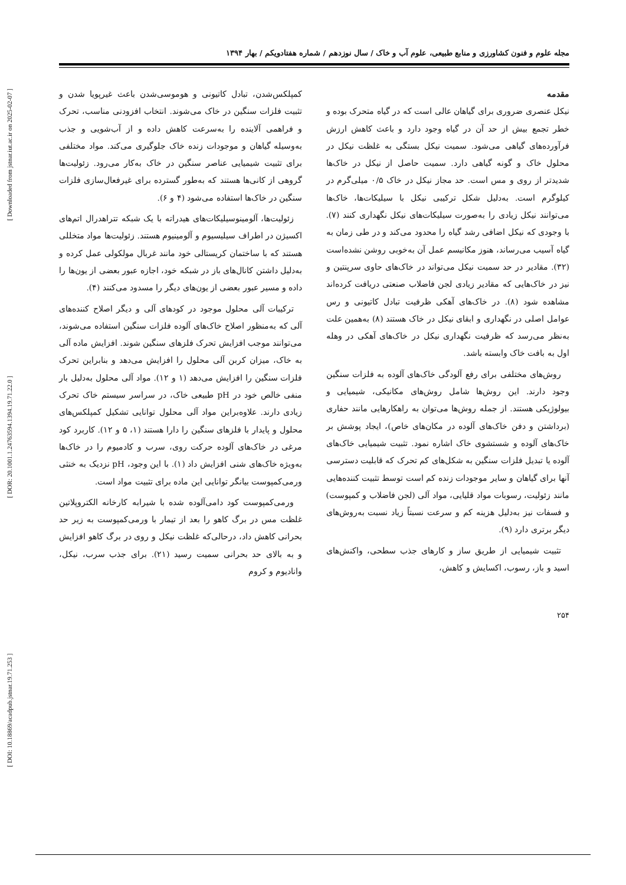[ DOI: 10.18869/acadpub.jstnar.19.71.253 ] [ DOR: 20.1001.1.24763594.1394.19.71.22.0 ] [ Downloaded from jstnar.iut.ac.ir on 2025-02-07 ]
مجله علوم و فنون کشاورزی و منابع طبیعی، علوم آب و خاک / سال نوزدهم / شماره هفتادویکم / بهار ۱۳۹۴
مقدمه
نیکل عنصری ضروری برای گیاهان عالی است که در گیاه متحرک بوده و خطر تجمع بیش از حد آن در گیاه وجود دارد و باعث کاهش ارزش فرآورده‌های گیاهی می‌شود. سمیت نیکل بستگی به غلظت نیکل در محلول خاک و گونه گیاهی دارد. سمیت حاصل از نیکل در خاک‌ها شدیدتر از روی و مس است. حد مجاز نیکل در خاک ۰/۵ میلی‌گرم در کیلوگرم است. به‌دلیل شکل ترکیبی نیکل با سیلیکات‌ها، خاک‌ها می‌توانند نیکل زیادی را به‌صورت سیلیکات‌های نیکل نگهداری کنند (۷). با وجودی که نیکل اضافی رشد گیاه را محدود می‌کند و در طی زمان به گیاه آسیب می‌رساند، هنوز مکانیسم عمل آن به‌خوبی روشن نشده‌است (۳۲). مقادیر در حد سمیت نیکل می‌تواند در خاک‌های حاوی سرپنتین و نیز در خاک‌هایی که مقادیر زیادی لجن فاضلاب صنعتی دریافت کرده‌اند مشاهده شود (۸). در خاک‌های آهکی ظرفیت تبادل کاتیونی و رس عوامل اصلی در نگهداری و ابقای نیکل در خاک هستند (۸) به‌همین علت به‌نظر می‌رسد که ظرفیت نگهداری نیکل در خاک‌های آهکی در وهله اول به بافت خاک وابسته باشد.
روش‌های مختلفی برای رفع آلودگی خاک‌های آلوده به فلزات سنگین وجود دارند. این روش‌ها شامل روش‌های مکانیکی، شیمیایی و بیولوژیکی هستند. از جمله روش‌ها می‌توان به راهکارهایی مانند حفاری (برداشتن و دفن خاک‌های آلوده در مکان‌های خاص)، ایجاد پوشش بر خاک‌های آلوده و شستشوی خاک اشاره نمود. تثبیت شیمیایی خاک‌های آلوده یا تبدیل فلزات سنگین به شکل‌های کم تحرک که قابلیت دسترسی آنها برای گیاهان و سایر موجودات زنده کم است توسط تثبیت کننده‌هایی مانند زئولیت، رسوبات مواد قلیایی، مواد آلی (لجن فاضلاب و کمپوست) و فسفات نیز به‌دلیل هزینه کم و سرعت نسبتاً زیاد نسبت به‌روش‌های دیگر برتری دارد (۹).
تثبیت شیمیایی از طریق ساز و کارهای جذب سطحی، واکنش‌های اسید و باز، رسوب، اکسایش و کاهش،
کمپلکس‌شدن، تبادل کاتیونی و هوموسی‌شدن باعث غیرپویا شدن و تثبیت فلزات سنگین در خاک می‌شوند. انتخاب افزودنی مناسب، تحرک و فراهمی آلاینده را به‌سرعت کاهش داده و از آب‌شویی و جذب به‌وسیله گیاهان و موجودات زنده خاک جلوگیری می‌کند. مواد مختلفی برای تثبیت شیمیایی عناصر سنگین در خاک به‌کار می‌رود. زئولیت‌ها گروهی از کانی‌ها هستند که به‌طور گسترده برای غیرفعال‌سازی فلزات سنگین در خاک‌ها استفاده می‌شود (۴ و ۶).
زئولیت‌ها، آلومینوسیلیکات‌های هیدراته با یک شبکه تتراهدرال اتم‌های اکسیژن در اطراف سیلیسیوم و آلومینیوم هستند. زئولیت‌ها مواد متخللی هستند که با ساختمان کریستالی خود مانند غربال مولکولی عمل کرده و به‌دلیل داشتن کانال‌های باز در شبکه خود، اجازه عبور بعضی از یون‌ها را داده و مسیر عبور بعضی از یون‌های دیگر را مسدود می‌کنند (۴).
ترکیبات آلی محلول موجود در کودهای آلی و دیگر اصلاح کننده‌های آلی که به‌منظور اصلاح خاک‌های آلوده فلزات سنگین استفاده می‌شوند، می‌توانند موجب افزایش تحرک فلزهای سنگین شوند. افزایش ماده آلی به خاک، میزان کربن آلی محلول را افزایش می‌دهد و بنابراین تحرک فلزات سنگین را افزایش می‌دهد (۱ و ۱۲). مواد آلی محلول به‌دلیل بار منفی خالص خود در pH طبیعی خاک، در سراسر سیستم خاک تحرک زیادی دارند. علاوه‌براین مواد آلی محلول توانایی تشکیل کمپلکس‌های محلول و پایدار با فلزهای سنگین را دارا هستند (۱، ۵ و ۱۲). کاربرد کود مرغی در خاک‌های آلوده حرکت روی، سرب و کادمیوم را در خاک‌ها به‌ویژه خاک‌های شنی افزایش داد (۱). با این وجود، pH نزدیک به خنثی ورمی‌کمپوست بیانگر توانایی این ماده برای تثبیت مواد است.
ورمی‌کمپوست کود دامی‌آلوده شده با شیرابه کارخانه الکتروپلاتین غلظت مس در برگ کاهو را بعد از تیمار با ورمی‌کمپوست به زیر حد بحرانی کاهش داد، درحالی‌که غلظت نیکل و روی در برگ کاهو افزایش و به بالای حد بحرانی سمیت رسید (۲۱). برای جذب سرب، نیکل، وانادیوم و کروم
۲۵۴